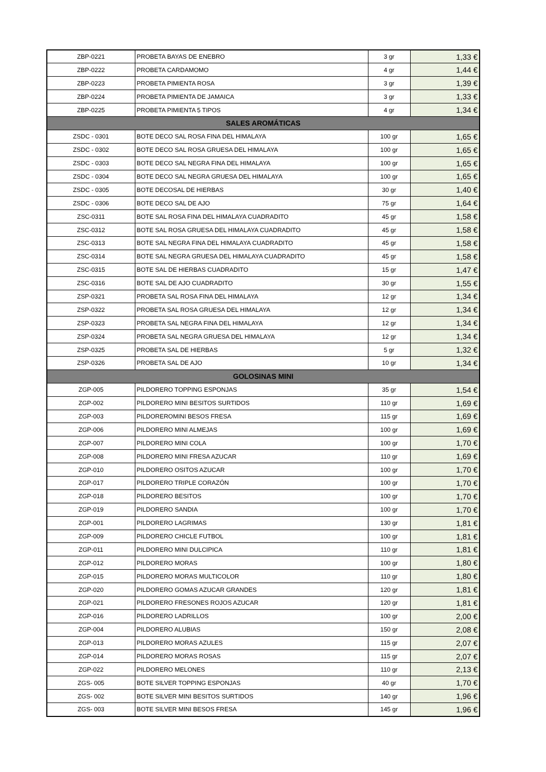| ZBP-0221 | PROBETA BAYAS DE ENEBRO | 3 gr | 1,33 € |
| ZBP-0222 | PROBETA CARDAMOMO | 4 gr | 1,44 € |
| ZBP-0223 | PROBETA PIMIENTA ROSA | 3 gr | 1,39 € |
| ZBP-0224 | PROBETA PIMIENTA DE JAMAICA | 3 gr | 1,33 € |
| ZBP-0225 | PROBETA PIMIENTA 5 TIPOS | 4 gr | 1,34 € |
| SALES AROMÁTICAS | | | |
| ZSDC - 0301 | BOTE DECO SAL ROSA FINA DEL HIMALAYA | 100 gr | 1,65 € |
| ZSDC - 0302 | BOTE DECO SAL ROSA GRUESA DEL HIMALAYA | 100 gr | 1,65 € |
| ZSDC - 0303 | BOTE DECO SAL NEGRA FINA DEL HIMALAYA | 100 gr | 1,65 € |
| ZSDC - 0304 | BOTE DECO SAL NEGRA GRUESA DEL HIMALAYA | 100 gr | 1,65 € |
| ZSDC - 0305 | BOTE DECOSAL DE HIERBAS | 30 gr | 1,40 € |
| ZSDC - 0306 | BOTE DECO SAL DE AJO | 75 gr | 1,64 € |
| ZSC-0311 | BOTE SAL ROSA FINA DEL HIMALAYA CUADRADITO | 45 gr | 1,58 € |
| ZSC-0312 | BOTE SAL ROSA GRUESA DEL HIMALAYA CUADRADITO | 45 gr | 1,58 € |
| ZSC-0313 | BOTE SAL NEGRA FINA DEL HIMALAYA CUADRADITO | 45 gr | 1,58 € |
| ZSC-0314 | BOTE SAL NEGRA GRUESA DEL HIMALAYA CUADRADITO | 45 gr | 1,58 € |
| ZSC-0315 | BOTE SAL DE HIERBAS CUADRADITO | 15 gr | 1,47 € |
| ZSC-0316 | BOTE SAL DE AJO CUADRADITO | 30 gr | 1,55 € |
| ZSP-0321 | PROBETA SAL ROSA FINA DEL HIMALAYA | 12 gr | 1,34 € |
| ZSP-0322 | PROBETA SAL ROSA GRUESA DEL HIMALAYA | 12 gr | 1,34 € |
| ZSP-0323 | PROBETA SAL NEGRA FINA DEL HIMALAYA | 12 gr | 1,34 € |
| ZSP-0324 | PROBETA SAL NEGRA GRUESA DEL HIMALAYA | 12 gr | 1,34 € |
| ZSP-0325 | PROBETA SAL DE HIERBAS | 5 gr | 1,32 € |
| ZSP-0326 | PROBETA SAL DE AJO | 10 gr | 1,34 € |
| GOLOSINAS MINI | | | |
| ZGP-005 | PILDORERO TOPPING ESPONJAS | 35 gr | 1,54 € |
| ZGP-002 | PILDORERO MINI BESITOS SURTIDOS | 110 gr | 1,69 € |
| ZGP-003 | PILDOREROMINI BESOS FRESA | 115 gr | 1,69 € |
| ZGP-006 | PILDORERO MINI ALMEJAS | 100 gr | 1,69 € |
| ZGP-007 | PILDORERO MINI COLA | 100 gr | 1,70 € |
| ZGP-008 | PILDORERO MINI FRESA AZUCAR | 110 gr | 1,69 € |
| ZGP-010 | PILDORERO OSITOS AZUCAR | 100 gr | 1,70 € |
| ZGP-017 | PILDORERO TRIPLE CORAZÓN | 100 gr | 1,70 € |
| ZGP-018 | PILDORERO BESITOS | 100 gr | 1,70 € |
| ZGP-019 | PILDORERO SANDIA | 100 gr | 1,70 € |
| ZGP-001 | PILDORERO LAGRIMAS | 130 gr | 1,81 € |
| ZGP-009 | PILDORERO CHICLE FUTBOL | 100 gr | 1,81 € |
| ZGP-011 | PILDORERO MINI DULCIPICA | 110 gr | 1,81 € |
| ZGP-012 | PILDORERO MORAS | 100 gr | 1,80 € |
| ZGP-015 | PILDORERO MORAS MULTICOLOR | 110 gr | 1,80 € |
| ZGP-020 | PILDORERO GOMAS AZUCAR GRANDES | 120 gr | 1,81 € |
| ZGP-021 | PILDORERO FRESONES ROJOS AZUCAR | 120 gr | 1,81 € |
| ZGP-016 | PILDORERO LADRILLOS | 100 gr | 2,00 € |
| ZGP-004 | PILDORERO ALUBIAS | 150 gr | 2,08 € |
| ZGP-013 | PILDORERO MORAS AZULES | 115 gr | 2,07 € |
| ZGP-014 | PILDORERO MORAS ROSAS | 115 gr | 2,07 € |
| ZGP-022 | PILDORERO MELONES | 110 gr | 2,13 € |
| ZGS- 005 | BOTE SILVER TOPPING ESPONJAS | 40 gr | 1,70 € |
| ZGS- 002 | BOTE SILVER MINI BESITOS SURTIDOS | 140 gr | 1,96 € |
| ZGS- 003 | BOTE SILVER MINI BESOS FRESA | 145 gr | 1,96 € |